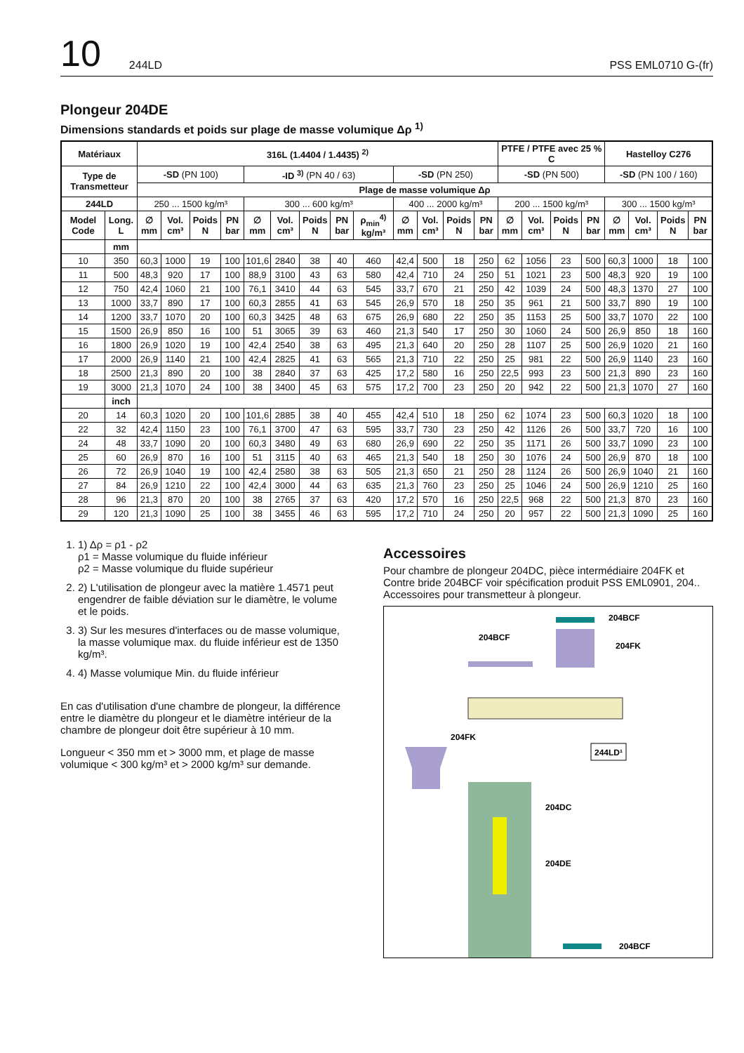10 244LD PSS EML0710 G-(fr)
Plongeur 204DE
Dimensions standards et poids sur plage de masse volumique Δρ <sup>1)</sup>
| Matériaux | | 316L (1.4404 / 1.4435) <sup>2)</sup> | | | | | | | | | | | | | PTFE / PTFE avec 25 % C | | | | Hastelloy C276 | | | |
| --- | --- | --- | --- | --- | --- | --- | --- | --- | --- | --- | --- | --- | --- | --- | --- | --- | --- | --- | --- | --- | --- | --- |
| Type de Transmetteur | | -SD (PN 100) | | | | -ID <sup>3)</sup> (PN 40 / 63) | | | | | -SD (PN 250) | | | | -SD (PN 500) | | | | -SD (PN 100 / 160) | | | |
| | | Plage de masse volumique Δρ | | | | | | | | | | | | | | | | | | | | |
| 244LD | | 250 ... 1500 kg/m³ | | | | 300 ... 600 kg/m³ | | | | | 400 ... 2000 kg/m³ | | | | 200 ... 1500 kg/m³ | | | | 300 ... 1500 kg/m³ | | | |
| Model Code | Long. L | ∅ mm | Vol. cm³ | Poids N | PN bar | ∅ mm | Vol. cm³ | Poids N | PN bar | ρ<sub>min</sub><sup>4)</sup> kg/m³ | ∅ mm | Vol. cm³ | Poids N | PN bar | ∅ mm | Vol. cm³ | Poids N | PN bar | ∅ mm | Vol. cm³ | Poids N | PN bar |
| | mm | | | | | | | | | | | | | | | | | | | | | |
| 10 | 350 | 60,3 | 1000 | 19 | 100 | 101,6 | 2840 | 38 | 40 | 460 | 42,4 | 500 | 18 | 250 | 62 | 1056 | 23 | 500 | 60,3 | 1000 | 18 | 100 |
| 11 | 500 | 48,3 | 920 | 17 | 100 | 88,9 | 3100 | 43 | 63 | 580 | 42,4 | 710 | 24 | 250 | 51 | 1021 | 23 | 500 | 48,3 | 920 | 19 | 100 |
| 12 | 750 | 42,4 | 1060 | 21 | 100 | 76,1 | 3410 | 44 | 63 | 545 | 33,7 | 670 | 21 | 250 | 42 | 1039 | 24 | 500 | 48,3 | 1370 | 27 | 100 |
| 13 | 1000 | 33,7 | 890 | 17 | 100 | 60,3 | 2855 | 41 | 63 | 545 | 26,9 | 570 | 18 | 250 | 35 | 961 | 21 | 500 | 33,7 | 890 | 19 | 100 |
| 14 | 1200 | 33,7 | 1070 | 20 | 100 | 60,3 | 3425 | 48 | 63 | 675 | 26,9 | 680 | 22 | 250 | 35 | 1153 | 25 | 500 | 33,7 | 1070 | 22 | 100 |
| 15 | 1500 | 26,9 | 850 | 16 | 100 | 51 | 3065 | 39 | 63 | 460 | 21,3 | 540 | 17 | 250 | 30 | 1060 | 24 | 500 | 26,9 | 850 | 18 | 160 |
| 16 | 1800 | 26,9 | 1020 | 19 | 100 | 42,4 | 2540 | 38 | 63 | 495 | 21,3 | 640 | 20 | 250 | 28 | 1107 | 25 | 500 | 26,9 | 1020 | 21 | 160 |
| 17 | 2000 | 26,9 | 1140 | 21 | 100 | 42,4 | 2825 | 41 | 63 | 565 | 21,3 | 710 | 22 | 250 | 25 | 981 | 22 | 500 | 26,9 | 1140 | 23 | 160 |
| 18 | 2500 | 21,3 | 890 | 20 | 100 | 38 | 2840 | 37 | 63 | 425 | 17,2 | 580 | 16 | 250 | 22,5 | 993 | 23 | 500 | 21,3 | 890 | 23 | 160 |
| 19 | 3000 | 21,3 | 1070 | 24 | 100 | 38 | 3400 | 45 | 63 | 575 | 17,2 | 700 | 23 | 250 | 20 | 942 | 22 | 500 | 21,3 | 1070 | 27 | 160 |
| | inch | | | | | | | | | | | | | | | | | | | | | |
| 20 | 14 | 60,3 | 1020 | 20 | 100 | 101,6 | 2885 | 38 | 40 | 455 | 42,4 | 510 | 18 | 250 | 62 | 1074 | 23 | 500 | 60,3 | 1020 | 18 | 100 |
| 22 | 32 | 42,4 | 1150 | 23 | 100 | 76,1 | 3700 | 47 | 63 | 595 | 33,7 | 730 | 23 | 250 | 42 | 1126 | 26 | 500 | 33,7 | 720 | 16 | 100 |
| 24 | 48 | 33,7 | 1090 | 20 | 100 | 60,3 | 3480 | 49 | 63 | 680 | 26,9 | 690 | 22 | 250 | 35 | 1171 | 26 | 500 | 33,7 | 1090 | 23 | 100 |
| 25 | 60 | 26,9 | 870 | 16 | 100 | 51 | 3115 | 40 | 63 | 465 | 21,3 | 540 | 18 | 250 | 30 | 1076 | 24 | 500 | 26,9 | 870 | 18 | 100 |
| 26 | 72 | 26,9 | 1040 | 19 | 100 | 42,4 | 2580 | 38 | 63 | 505 | 21,3 | 650 | 21 | 250 | 28 | 1124 | 26 | 500 | 26,9 | 1040 | 21 | 160 |
| 27 | 84 | 26,9 | 1210 | 22 | 100 | 42,4 | 3000 | 44 | 63 | 635 | 21,3 | 760 | 23 | 250 | 25 | 1046 | 24 | 500 | 26,9 | 1210 | 25 | 160 |
| 28 | 96 | 21,3 | 870 | 20 | 100 | 38 | 2765 | 37 | 63 | 420 | 17,2 | 570 | 16 | 250 | 22,5 | 968 | 22 | 500 | 21,3 | 870 | 23 | 160 |
| 29 | 120 | 21,3 | 1090 | 25 | 100 | 38 | 3455 | 46 | 63 | 595 | 17,2 | 710 | 24 | 250 | 20 | 957 | 22 | 500 | 21,3 | 1090 | 25 | 160 |
1. 1) Δρ = ρ1 - ρ2
ρ1 = Masse volumique du fluide inférieur
ρ2 = Masse volumique du fluide supérieur
2. 2) L'utilisation de plongeur avec la matière 1.4571 peut engendrer de faible déviation sur le diamètre, le volume et le poids.
3. 3) Sur les mesures d'interfaces ou de masse volumique, la masse volumique max. du fluide inférieur est de 1350 kg/m³.
4. 4) Masse volumique Min. du fluide inférieur
En cas d'utilisation d'une chambre de plongeur, la différence entre le diamètre du plongeur et le diamètre intérieur de la chambre de plongeur doit être supérieur à 10 mm.
Longueur < 350 mm et > 3000 mm, et plage de masse volumique < 300 kg/m³ et > 2000 kg/m³ sur demande.
Accessoires
Pour chambre de plongeur 204DC, pièce intermédiaire 204FK et Contre bride 204BCF voir spécification produit PSS EML0901, 204.. Accessoires pour transmetteur à plongeur.
204BCF
204FK
204BCF
204FK
244LD¹
204DC
204DE
204BCF